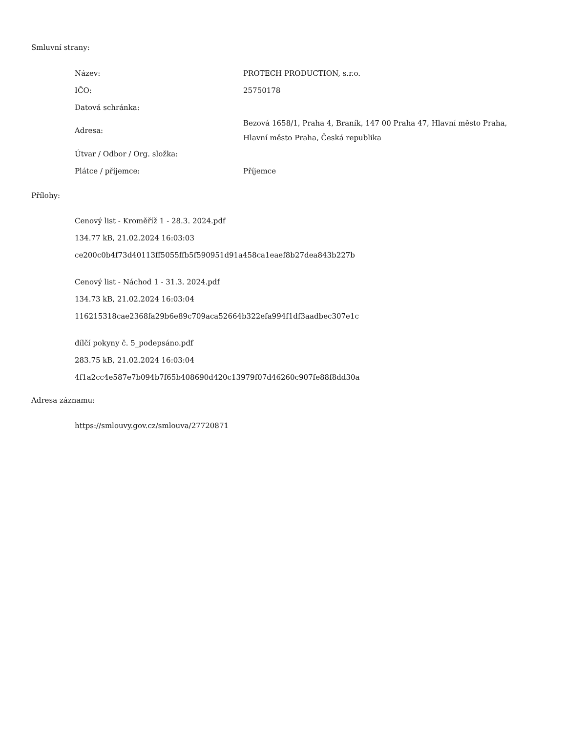Smluvní strany:
| Název: | PROTECH PRODUCTION, s.r.o. |
| IČO: | 25750178 |
| Datová schránka: | |
| Adresa: | Bezová 1658/1, Praha 4, Braník, 147 00 Praha 47, Hlavní město Praha, Hlavní město Praha, Česká republika |
| Útvar / Odbor / Org. složka: | |
| Plátce / příjemce: | Příjemce |
Přílohy:
Cenový list - Kroměříž 1 - 28.3. 2024.pdf
134.77 kB, 21.02.2024 16:03:03
ce200c0b4f73d40113ff5055ffb5f590951d91a458ca1eaef8b27dea843b227b
Cenový list - Náchod 1 - 31.3. 2024.pdf
134.73 kB, 21.02.2024 16:03:04
116215318cae2368fa29b6e89c709aca52664b322efa994f1df3aadbec307e1c
dílčí pokyny č. 5_podepsáno.pdf
283.75 kB, 21.02.2024 16:03:04
4f1a2cc4e587e7b094b7f65b408690d420c13979f07d46260c907fe88f8dd30a
Adresa záznamu:
https://smlouvy.gov.cz/smlouva/27720871